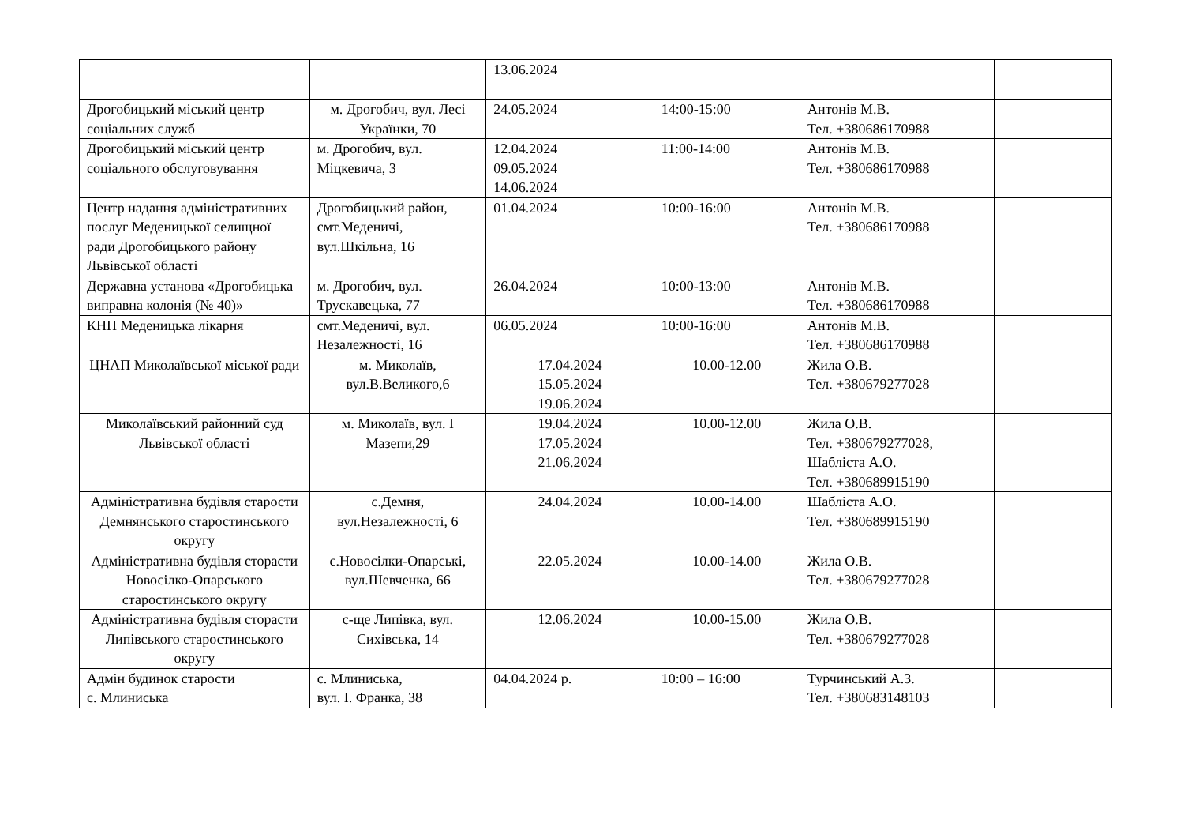| | | 13.06.2024 | | | |
| Дрогобицький міський центр соціальних служб | м. Дрогобич, вул. Лесі Українки, 70 | 24.05.2024 | 14:00-15:00 | Антонів М.В. Тел. +380686170988 | |
| Дрогобицький міський центр соціального обслуговування | м. Дрогобич, вул. Міцкевича, 3 | 12.04.2024 09.05.2024 14.06.2024 | 11:00-14:00 | Антонів М.В. Тел. +380686170988 | |
| Центр надання адміністративних послуг Меденицької селищної ради Дрогобицького району Львівської області | Дрогобицький район, смт.Меденичі, вул.Шкільна, 16 | 01.04.2024 | 10:00-16:00 | Антонів М.В. Тел. +380686170988 | |
| Державна установа «Дрогобицька виправна колонія (№ 40)» | м. Дрогобич, вул. Трускавецька, 77 | 26.04.2024 | 10:00-13:00 | Антонів М.В. Тел. +380686170988 | |
| КНП Меденицька лікарня | смт.Меденичі, вул. Незалежності, 16 | 06.05.2024 | 10:00-16:00 | Антонів М.В. Тел. +380686170988 | |
| ЦНАП Миколаївської міської ради | м. Миколаїв, вул.В.Великого,6 | 17.04.2024 15.05.2024 19.06.2024 | 10.00-12.00 | Жила О.В. Тел. +380679277028 | |
| Миколаївський районний суд Львівської області | м. Миколаїв, вул. І Мазепи,29 | 19.04.2024 17.05.2024 21.06.2024 | 10.00-12.00 | Жила О.В. Тел. +380679277028, Шаблiста А.О. Тел. +380689915190 | |
| Адміністративна будівля старости Демнянського старостинського округу | с.Демня, вул.Незалежності, 6 | 24.04.2024 | 10.00-14.00 | Шаблiста А.О. Тел. +380689915190 | |
| Адміністративна будівля сторасти Новосілко-Опарського старостинського округу | с.Новосілки-Опарські, вул.Шевченка, 66 | 22.05.2024 | 10.00-14.00 | Жила О.В. Тел. +380679277028 | |
| Адміністративна будівля сторасти Липівського старостинського округу | с-ще Липівка, вул. Сихівська, 14 | 12.06.2024 | 10.00-15.00 | Жила О.В. Тел. +380679277028 | |
| Адмін будинок старости с. Млиниська | с. Млиниська, вул. І. Франка, 38 | 04.04.2024 р. | 10:00 – 16:00 | Турчинський А.З. Тел. +380683148103 | |